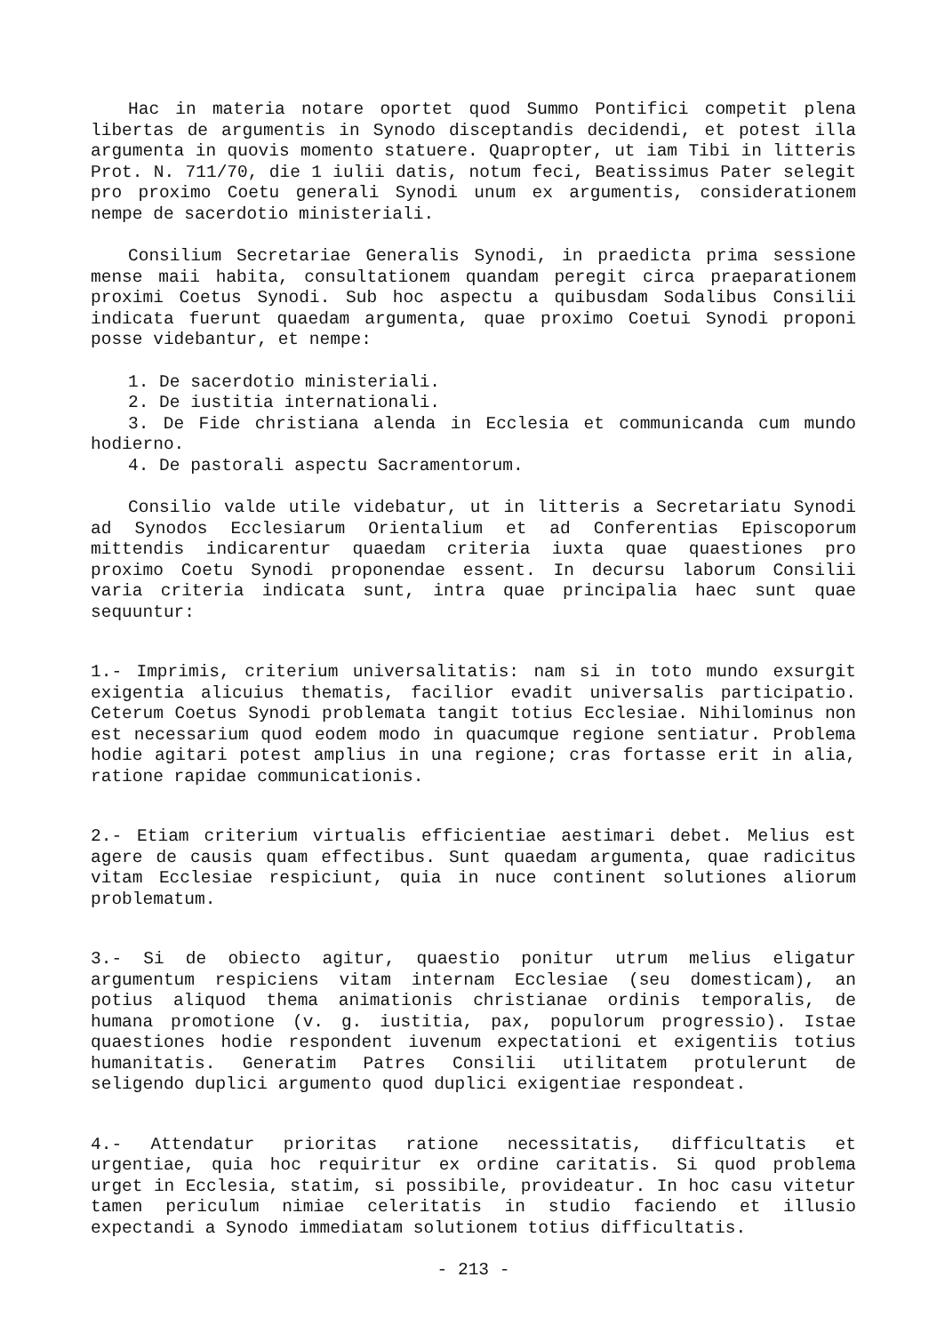Hac in materia notare oportet quod Summo Pontifici competit plena libertas de argumentis in Synodo disceptandis decidendi, et potest illa argumenta in quovis momento statuere. Quapropter, ut iam Tibi in litteris Prot. N. 711/70, die 1 iulii datis, notum feci, Beatissimus Pater selegit pro proximo Coetu generali Synodi unum ex argumentis, considerationem nempe de sacerdotio ministeriali.
Consilium Secretariae Generalis Synodi, in praedicta prima sessione mense maii habita, consultationem quandam peregit circa praeparationem proximi Coetus Synodi. Sub hoc aspectu a quibusdam Sodalibus Consilii indicata fuerunt quaedam argumenta, quae proximo Coetui Synodi proponi posse videbantur, et nempe:
1. De sacerdotio ministeriali.
2. De iustitia internationali.
3. De Fide christiana alenda in Ecclesia et communicanda cum mundo hodierno.
4. De pastorali aspectu Sacramentorum.
Consilio valde utile videbatur, ut in litteris a Secretariatu Synodi ad Synodos Ecclesiarum Orientalium et ad Conferentias Episcoporum mittendis indicarentur quaedam criteria iuxta quae quaestiones pro proximo Coetu Synodi proponendae essent. In decursu laborum Consilii varia criteria indicata sunt, intra quae principalia haec sunt quae sequuntur:
1.- Imprimis, criterium universalitatis: nam si in toto mundo exsurgit exigentia alicuius thematis, facilior evadit universalis participatio. Ceterum Coetus Synodi problemata tangit totius Ecclesiae. Nihilominus non est necessarium quod eodem modo in quacumque regione sentiatur. Problema hodie agitari potest amplius in una regione; cras fortasse erit in alia, ratione rapidae communicationis.
2.- Etiam criterium virtualis efficientiae aestimari debet. Melius est agere de causis quam effectibus. Sunt quaedam argumenta, quae radicitus vitam Ecclesiae respiciunt, quia in nuce continent solutiones aliorum problematum.
3.- Si de obiecto agitur, quaestio ponitur utrum melius eligatur argumentum respiciens vitam internam Ecclesiae (seu domesticam), an potius aliquod thema animationis christianae ordinis temporalis, de humana promotione (v. g. iustitia, pax, populorum progressio). Istae quaestiones hodie respondent iuvenum expectationi et exigentiis totius humanitatis. Generatim Patres Consilii utilitatem protulerunt de seligendo duplici argumento quod duplici exigentiae respondeat.
4.- Attendatur prioritas ratione necessitatis, difficultatis et urgentiae, quia hoc requiritur ex ordine caritatis. Si quod problema urget in Ecclesia, statim, si possibile, provideatur. In hoc casu vitetur tamen periculum nimiae celeritatis in studio faciendo et illusio expectandi a Synodo immediatam solutionem totius difficultatis.
- 213 -